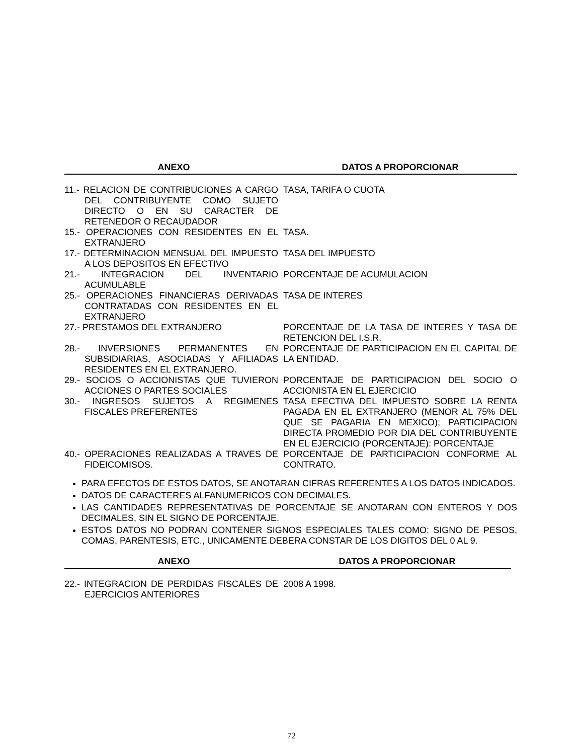| ANEXO | DATOS A PROPORCIONAR |
| --- | --- |
| 11.- RELACION DE CONTRIBUCIONES A CARGO DEL CONTRIBUYENTE COMO SUJETO DIRECTO O EN SU CARACTER DE RETENEDOR O RECAUDADOR | TASA, TARIFA O CUOTA |
| 15.- OPERACIONES CON RESIDENTES EN EL EXTRANJERO | TASA. |
| 17.- DETERMINACION MENSUAL DEL IMPUESTO A LOS DEPOSITOS EN EFECTIVO | TASA DEL IMPUESTO |
| 21.- INTEGRACION DEL INVENTARIO ACUMULABLE | PORCENTAJE DE ACUMULACION |
| 25.- OPERACIONES FINANCIERAS DERIVADAS CONTRATADAS CON RESIDENTES EN EL EXTRANJERO | TASA DE INTERES |
| 27.- PRESTAMOS DEL EXTRANJERO | PORCENTAJE DE LA TASA DE INTERES Y TASA DE RETENCION DEL I.S.R. |
| 28.- INVERSIONES PERMANENTES EN SUBSIDIARIAS, ASOCIADAS Y AFILIADAS RESIDENTES EN EL EXTRANJERO. | PORCENTAJE DE PARTICIPACION EN EL CAPITAL DE LA ENTIDAD. |
| 29.- SOCIOS O ACCIONISTAS QUE TUVIERON ACCIONES O PARTES SOCIALES | PORCENTAJE DE PARTICIPACION DEL SOCIO O ACCIONISTA EN EL EJERCICIO |
| 30.- INGRESOS SUJETOS A REGIMENES FISCALES PREFERENTES | TASA EFECTIVA DEL IMPUESTO SOBRE LA RENTA PAGADA EN EL EXTRANJERO (MENOR AL 75% DEL QUE SE PAGARIA EN MEXICO); PARTICIPACION DIRECTA PROMEDIO POR DIA DEL CONTRIBUYENTE EN EL EJERCICIO (PORCENTAJE): PORCENTAJE |
| 40.- OPERACIONES REALIZADAS A TRAVES DE FIDEICOMISOS. | PORCENTAJE DE PARTICIPACION CONFORME AL CONTRATO. |
PARA EFECTOS DE ESTOS DATOS, SE ANOTARAN CIFRAS REFERENTES A LOS DATOS INDICADOS.
DATOS DE CARACTERES ALFANUMERICOS CON DECIMALES.
LAS CANTIDADES REPRESENTATIVAS DE PORCENTAJE SE ANOTARAN CON ENTEROS Y DOS DECIMALES, SIN EL SIGNO DE PORCENTAJE.
ESTOS DATOS NO PODRAN CONTENER SIGNOS ESPECIALES TALES COMO: SIGNO DE PESOS, COMAS, PARENTESIS, ETC., UNICAMENTE DEBERA CONSTAR DE LOS DIGITOS DEL 0 AL 9.
| ANEXO | DATOS A PROPORCIONAR |
| --- | --- |
| 22.- INTEGRACION DE PERDIDAS FISCALES DE EJERCICIOS ANTERIORES | 2008 A 1998. |
72